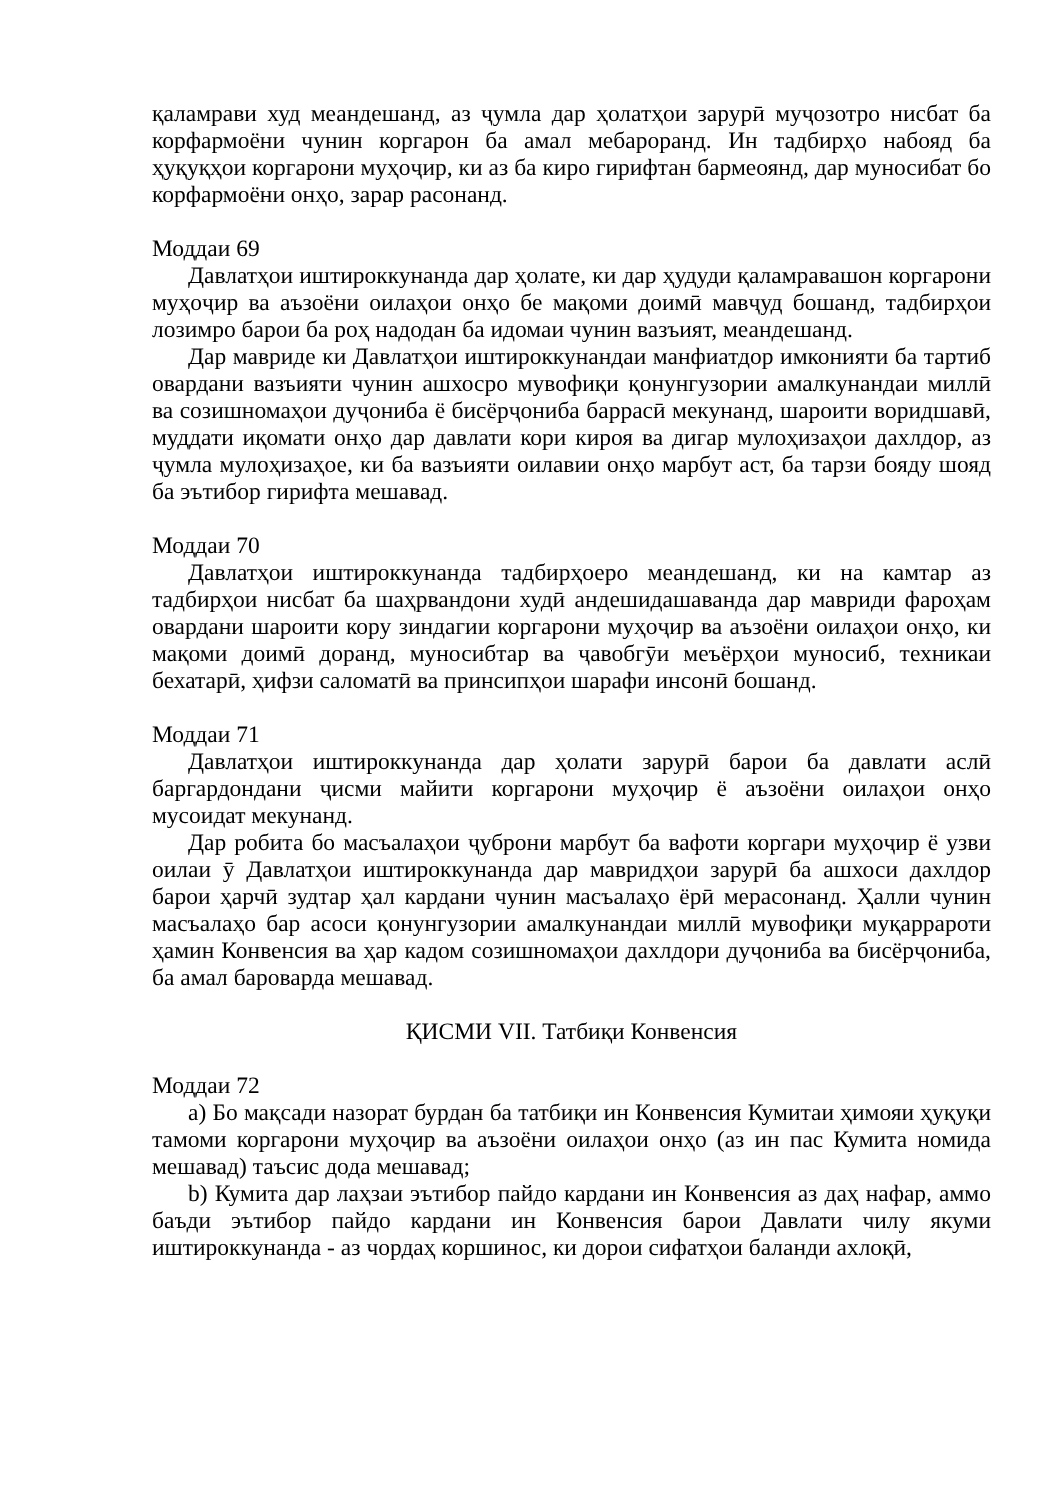қаламрави худ меандешанд, аз ҷумла дар ҳолатҳои зарурӣ муҷозотро нисбат ба корфармоёни чунин коргарон ба амал мебароранд. Ин тадбирҳо набояд ба ҳуқуқҳои коргарони муҳоҷир, ки аз ба киро гирифтан бармеоянд, дар муносибат бо корфармоёни онҳо, зарар расонанд.
Моддаи 69
Давлатҳои иштироккунанда дар ҳолате, ки дар ҳудуди қаламравашон коргарони муҳоҷир ва аъзоёни оилаҳои онҳо бе мақоми доимӣ мавҷуд бошанд, тадбирҳои лозимро барои ба роҳ надодан ба идомаи чунин вазъият, меандешанд.
Дар мавриде ки Давлатҳои иштироккунандаи манфиатдор имконияти ба тартиб овардани вазъияти чунин ашхосро мувофиқи қонунгузории амалкунандаи миллӣ ва созишномаҳои дуҷониба ё бисёрҷониба баррасӣ мекунанд, шароити воридшавӣ, муддати иқомати онҳо дар давлати кори кироя ва дигар мулоҳизаҳои дахлдор, аз ҷумла мулоҳизаҳое, ки ба вазъияти оилавии онҳо марбут аст, ба тарзи бояду шояд ба эътибор гирифта мешавад.
Моддаи 70
Давлатҳои иштироккунанда тадбирҳоеро меандешанд, ки на камтар аз тадбирҳои нисбат ба шаҳрвандони худӣ андешидашаванда дар мавриди фароҳам овардани шароити кору зиндагии коргарони муҳоҷир ва аъзоёни оилаҳои онҳо, ки мақоми доимӣ доранд, муносибтар ва ҷавобгӯи меъёрҳои муносиб, техникаи бехатарӣ, ҳифзи саломатӣ ва принсипҳои шарафи инсонӣ бошанд.
Моддаи 71
Давлатҳои иштироккунанда дар ҳолати зарурӣ барои ба давлати аслӣ баргардондани ҷисми майити коргарони муҳоҷир ё аъзоёни оилаҳои онҳо мусоидат мекунанд.
Дар робита бо масъалаҳои ҷуброни марбут ба вафоти коргари муҳоҷир ё узви оилаи ӯ Давлатҳои иштироккунанда дар мавридҳои зарурӣ ба ашхоси дахлдор барои ҳарчӣ зудтар ҳал кардани чунин масъалаҳо ёрӣ мерасонанд. Ҳалли чунин масъалаҳо бар асоси қонунгузории амалкунандаи миллӣ мувофиқи муқаррароти ҳамин Конвенсия ва ҳар кадом созишномаҳои дахлдори дуҷониба ва бисёрҷониба, ба амал бароварда мешавад.
ҚИСМИ VII. Татбиқи Конвенсия
Моддаи 72
a) Бо мақсади назорат бурдан ба татбиқи ин Конвенсия Кумитаи ҳимояи ҳуқуқи тамоми коргарони муҳоҷир ва аъзоёни оилаҳои онҳо (аз ин пас Кумита номида мешавад) таъсис дода мешавад;
b) Кумита дар лаҳзаи эътибор пайдо кардани ин Конвенсия аз даҳ нафар, аммо баъди эътибор пайдо кардани ин Конвенсия барои Давлати чилу якуми иштироккунанда - аз чордаҳ коршинос, ки дорои сифатҳои баланди ахлоқӣ,